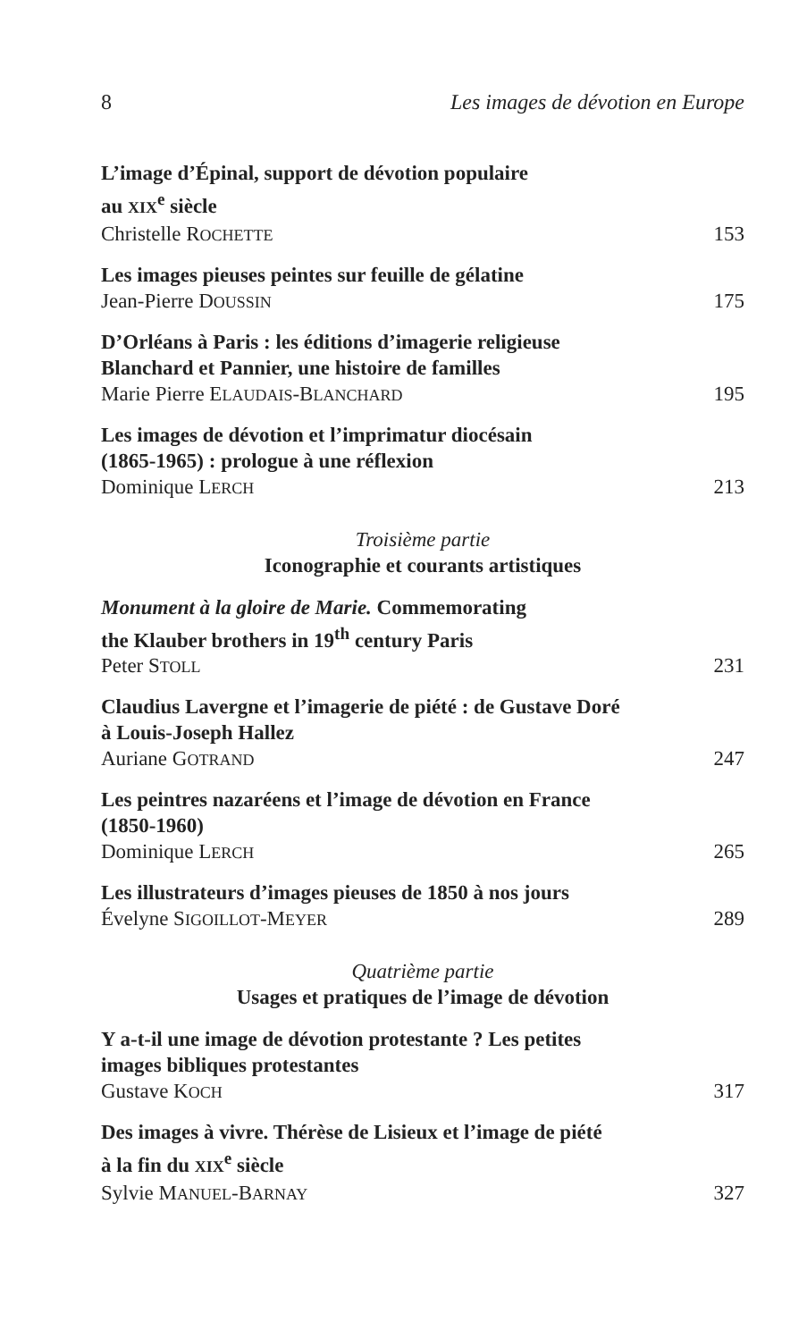8 Les images de dévotion en Europe
L’image d’Épinal, support de dévotion populaire
au XIX<sup>e</sup> siècle
Christelle ROCHETTE 153
Les images pieuses peintes sur feuille de gélatine
Jean-Pierre DOUSSIN 175
D’Orléans à Paris : les éditions d’imagerie religieuse
Blanchard et Pannier, une histoire de familles
Marie Pierre ELAUDAIS-BLANCHARD 195
Les images de dévotion et l’imprimatur diocésain
(1865-1965) : prologue à une réflexion
Dominique LERCH 213
Troisième partie
Iconographie et courants artistiques
Monument à la gloire de Marie. Commemorating
the Klauber brothers in 19<sup>th</sup> century Paris
Peter STOLL 231
Claudius Lavergne et l’imagerie de piété : de Gustave Doré
à Louis-Joseph Hallez
Auriane GOTRAND 247
Les peintres nazaréens et l’image de dévotion en France
(1850-1960)
Dominique LERCH 265
Les illustrateurs d’images pieuses de 1850 à nos jours
Évelyne SIGOILLOT-MEYER 289
Quatrième partie
Usages et pratiques de l’image de dévotion
Y a-t-il une image de dévotion protestante ? Les petites
images bibliques protestantes
Gustave KOCH 317
Des images à vivre. Thérèse de Lisieux et l’image de piété
à la fin du XIX<sup>e</sup> siècle
Sylvie MANUEL-BARNAY 327